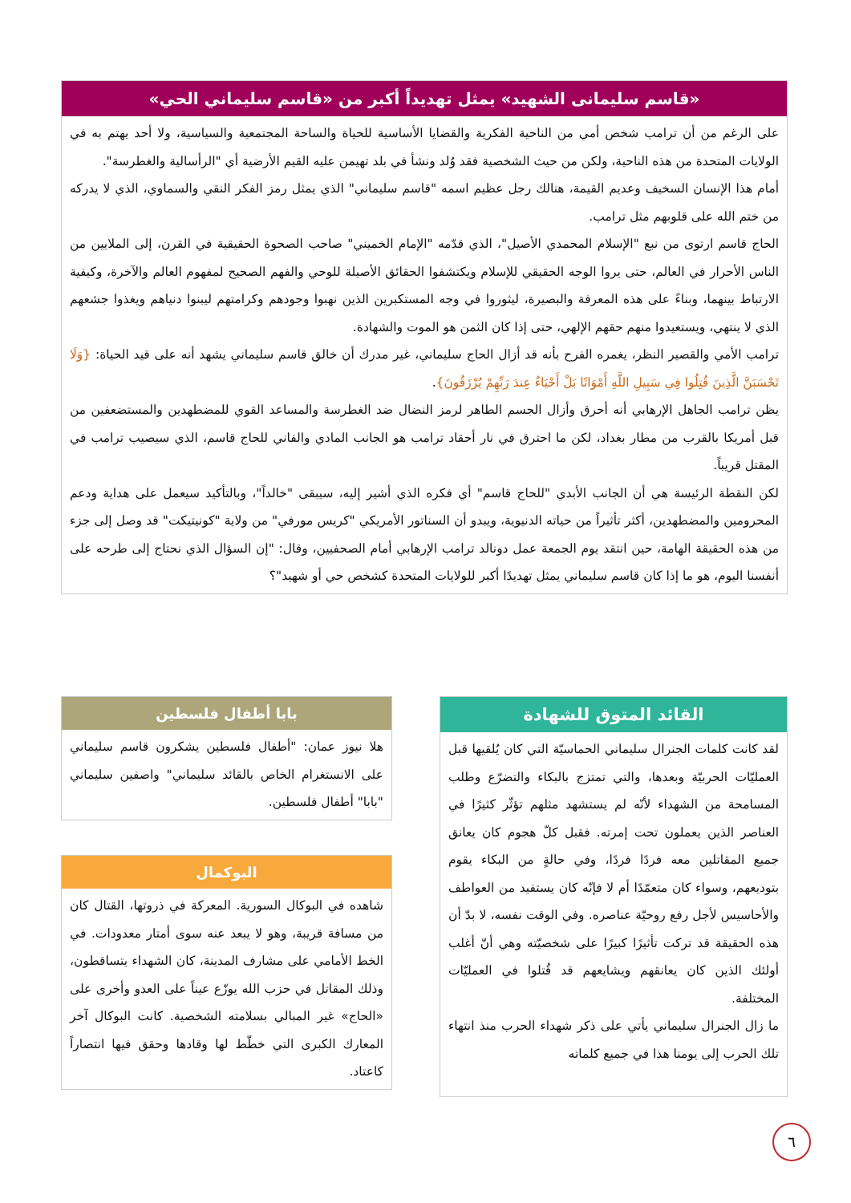«قاسم سليمانى الشهيد» يمثل تهديداً أكبر من «قاسم سليماني الحي»
على الرغم من أن ترامب شخص أمي من الناحية الفكرية والقضايا الأساسية للحياة والساحة المجتمعية والسياسية، ولا أحد يهتم به في الولايات المتحدة من هذه الناحية، ولكن من حيث الشخصية فقد وُلد ونشأ في بلد تهيمن عليه القيم الأرضية أي "الرأسالية والغطرسة".
أمام هذا الإنسان السخيف وعديم القيمة، هنالك رجل عظيم اسمه "قاسم سليماني" الذي يمثل رمز الفكر النقي والسماوي، الذي لا يدركه من ختم الله على قلوبهم مثل ترامب.
الحاج قاسم ارتوى من نبع "الإسلام المحمدي الأصيل"، الذي قدّمه "الإمام الخميني" صاحب الصحوة الحقيقية في القرن، إلى الملايين من الناس الأحرار في العالم، حتى يروا الوجه الحقيقي للإسلام ويكتشفوا الحقائق الأصيلة للوحي والفهم الصحيح لمفهوم العالم والآخرة، وكيفية الارتباط بينهما، وبناءً على هذه المعرفة والبصيرة، ليثوروا في وجه المستكبرين الذين نهبوا وجودهم وكرامتهم ليبنوا دنياهم ويغذوا جشعهم الذي لا ينتهي، ويستعيدوا منهم حقهم الإلهي، حتى إذا كان الثمن هو الموت والشهادة.
ترامب الأمي والقصير النظر، يغمره الفرح بأنه قد أزال الحاج سليماني، غير مدرك أن خالق قاسم سليماني يشهد أنه على قيد الحياة: {وَلَا تَحْسَبَنَّ الَّذِينَ قُتِلُوا فِي سَبِيلِ اللَّهِ أَمْوَاتًا بَلْ أَحْيَاءٌ عِندَ رَبِّهِمْ يُرْزَقُونَ}.
يظن ترامب الجاهل الإرهابي أنه أحرق وأزال الجسم الطاهر لرمز النضال ضد الغطرسة والمساعد القوي للمضطهدين والمستضعفين من قبل أمريكا بالقرب من مطار بغداد، لكن ما احترق في نار أحقاد ترامب هو الجانب المادي والفاني للحاج قاسم، الذي سيصيب ترامب في المقتل قريباً.
لكن النقطة الرئيسة هي أن الجانب الأبدي "للحاج قاسم" أي فكره الذي أشير إليه، سيبقى "خالداً"، وبالتأكيد سيعمل على هداية ودعم المحرومين والمضطهدين، أكثر تأثيراً من حياته الدنيوية، ويبدو أن السناتور الأمريكي "كريس مورفي" من ولاية "كونيتيكت" قد وصل إلى جزء من هذه الحقيقة الهامة، حين انتقد يوم الجمعة عمل دونالد ترامب الإرهابي أمام الصحفيين، وقال: "إن السؤال الذي نحتاج إلى طرحه على أنفسنا اليوم، هو ما إذا كان قاسم سليماني يمثل تهديدًا أكبر للولايات المتحدة كشخص حي أو شهيد"؟
القائد المتوق للشهادة
لقد كانت كلمات الجنرال سليماني الحماسيّة التي كان يُلقيها قبل العمليّات الحربيّة وبعدها، والتي تمتزج بالبكاء والتضرّع وطلب المسامحة من الشهداء لأنّه لم يستشهد مثلهم تؤثّر كثيرًا في العناصر الذين يعملون تحت إمرته. فقبل كلّ هجوم كان يعانق جميع المقاتلين معه فردًا فردًا، وفي حالةٍ من البكاء يقوم بتوديعهم، وسواء كان متعمّدًا أم لا فإنّه كان يستفيد من العواطف والأحاسيس لأجل رفع روحيّة عناصره. وفي الوقت نفسه، لا بدّ أن هذه الحقيقة قد تركت تأثيرًا كبيرًا على شخصيّته وهي أنّ أغلب أولئك الذين كان يعانقهم ويشايعهم قد قُتلوا في العمليّات المختلفة.
ما زال الجنرال سليماني يأتي على ذكر شهداء الحرب منذ انتهاء تلك الحرب إلى يومنا هذا في جميع كلماته
بابا أطفال فلسطين
هلا نيوز عمان: "أطفال فلسطين يشكرون قاسم سليماني على الانستغرام الخاص بالقائد سليماني" واصفين سليماني "بابا" أطفال فلسطين.
البوكمال
شاهده في البوكال السورية. المعركة في ذروتها، القتال كان من مسافة قريبة، وهو لا يبعد عنه سوى أمتار معدودات. في الخط الأمامي على مشارف المدينة، كان الشهداء يتساقطون، وذلك المقاتل في حزب الله يوزّع عيناً على العدو وأخرى على «الحاج» غير المبالي بسلامته الشخصية. كانت البوكال آخر المعارك الكبرى التي خطّط لها وقادها وحقق فيها انتصاراً كاعتاد.
٦